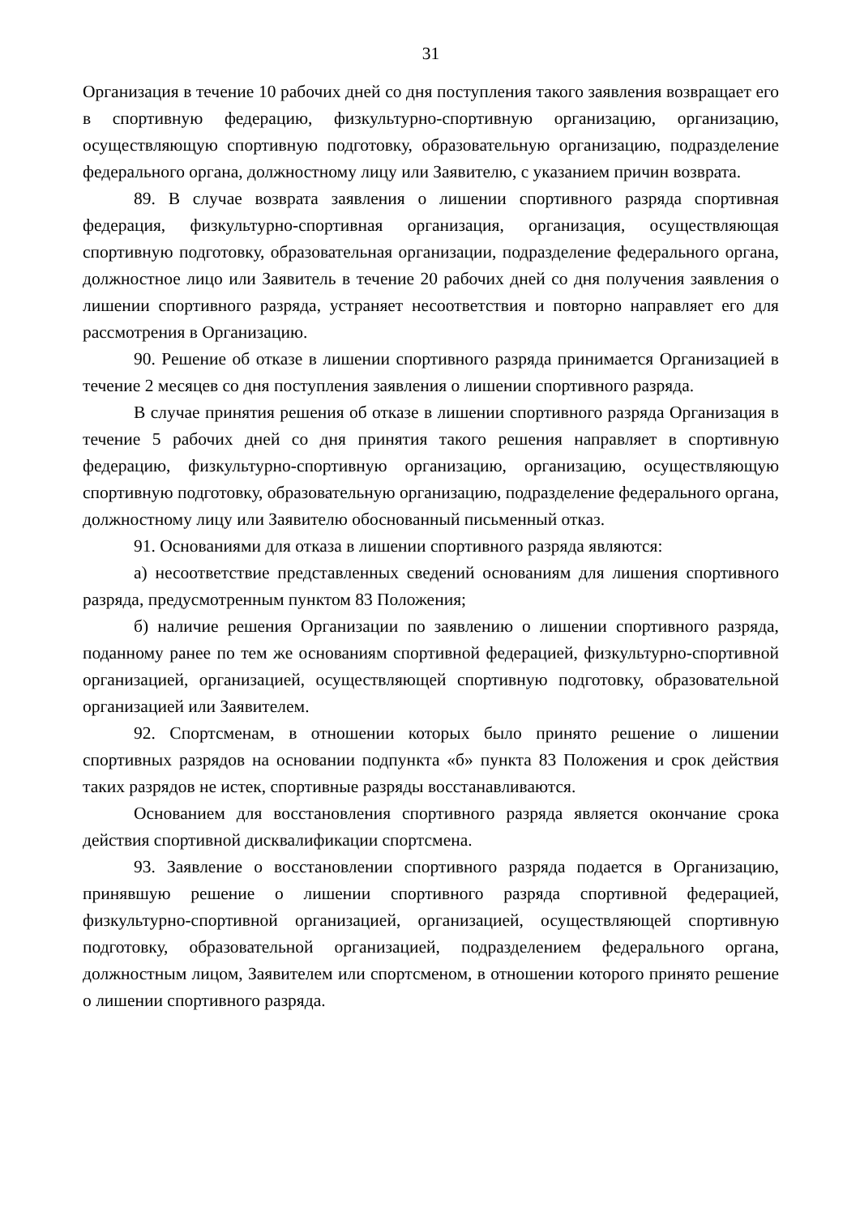31
Организация в течение 10 рабочих дней со дня поступления такого заявления возвращает его в спортивную федерацию, физкультурно-спортивную организацию, организацию, осуществляющую спортивную подготовку, образовательную организацию, подразделение федерального органа, должностному лицу или Заявителю, с указанием причин возврата.
89. В случае возврата заявления о лишении спортивного разряда спортивная федерация, физкультурно-спортивная организация, организация, осуществляющая спортивную подготовку, образовательная организации, подразделение федерального органа, должностное лицо или Заявитель в течение 20 рабочих дней со дня получения заявления о лишении спортивного разряда, устраняет несоответствия и повторно направляет его для рассмотрения в Организацию.
90. Решение об отказе в лишении спортивного разряда принимается Организацией в течение 2 месяцев со дня поступления заявления о лишении спортивного разряда.
В случае принятия решения об отказе в лишении спортивного разряда Организация в течение 5 рабочих дней со дня принятия такого решения направляет в спортивную федерацию, физкультурно-спортивную организацию, организацию, осуществляющую спортивную подготовку, образовательную организацию, подразделение федерального органа, должностному лицу или Заявителю обоснованный письменный отказ.
91. Основаниями для отказа в лишении спортивного разряда являются:
а) несоответствие представленных сведений основаниям для лишения спортивного разряда, предусмотренным пунктом 83 Положения;
б) наличие решения Организации по заявлению о лишении спортивного разряда, поданному ранее по тем же основаниям спортивной федерацией, физкультурно-спортивной организацией, организацией, осуществляющей спортивную подготовку, образовательной организацией или Заявителем.
92. Спортсменам, в отношении которых было принято решение о лишении спортивных разрядов на основании подпункта «б» пункта 83 Положения и срок действия таких разрядов не истек, спортивные разряды восстанавливаются.
Основанием для восстановления спортивного разряда является окончание срока действия спортивной дисквалификации спортсмена.
93. Заявление о восстановлении спортивного разряда подается в Организацию, принявшую решение о лишении спортивного разряда спортивной федерацией, физкультурно-спортивной организацией, организацией, осуществляющей спортивную подготовку, образовательной организацией, подразделением федерального органа, должностным лицом, Заявителем или спортсменом, в отношении которого принято решение о лишении спортивного разряда.